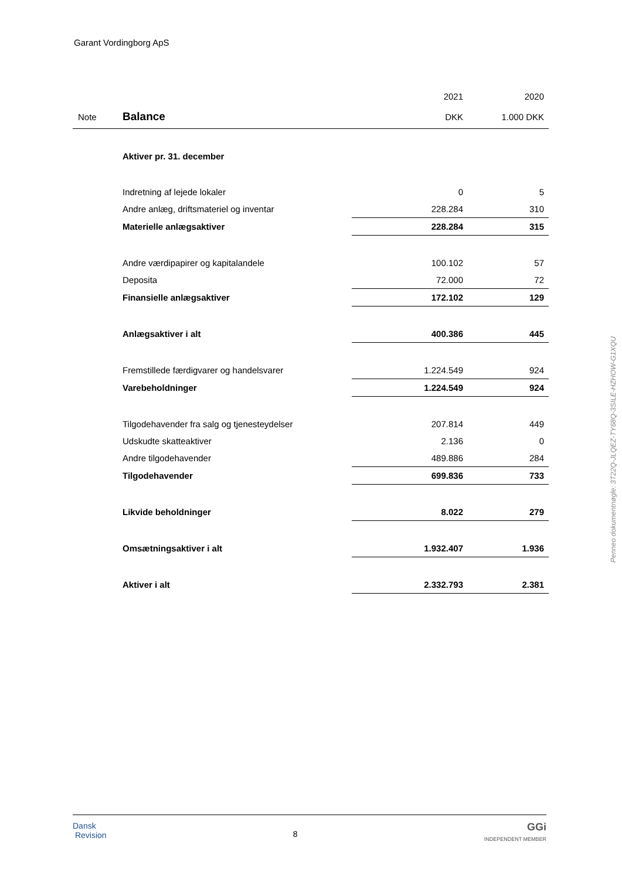Garant Vordingborg ApS
| | | 2021 | 2020 |
| Note | Balance | DKK | 1.000 DKK |
| | Aktiver pr. 31. december | | |
| | Indretning af lejede lokaler | 0 | 5 |
| | Andre anlæg, driftsmateriel og inventar | 228.284 | 310 |
| | Materielle anlægsaktiver | 228.284 | 315 |
| | Andre værdipapirer og kapitalandele | 100.102 | 57 |
| | Deposita | 72.000 | 72 |
| | Finansielle anlægsaktiver | 172.102 | 129 |
| | Anlægsaktiver i alt | 400.386 | 445 |
| | Fremstillede færdigvarer og handelsvarer | 1.224.549 | 924 |
| | Varebeholdninger | 1.224.549 | 924 |
| | Tilgodehavender fra salg og tjenesteydelser | 207.814 | 449 |
| | Udskudte skatteaktiver | 2.136 | 0 |
| | Andre tilgodehavender | 489.886 | 284 |
| | Tilgodehavender | 699.836 | 733 |
| | Likvide beholdninger | 8.022 | 279 |
| | Omsætningsaktiver i alt | 1.932.407 | 1.936 |
| | Aktiver i alt | 2.332.793 | 2.381 |
Penneo dokumentnøgle: 3T22Q-JLQEZ-TY68Q-3SILE-HZHOW-G1XQU
Dansk
Revision
8
GGi
INDEPENDENT MEMBER